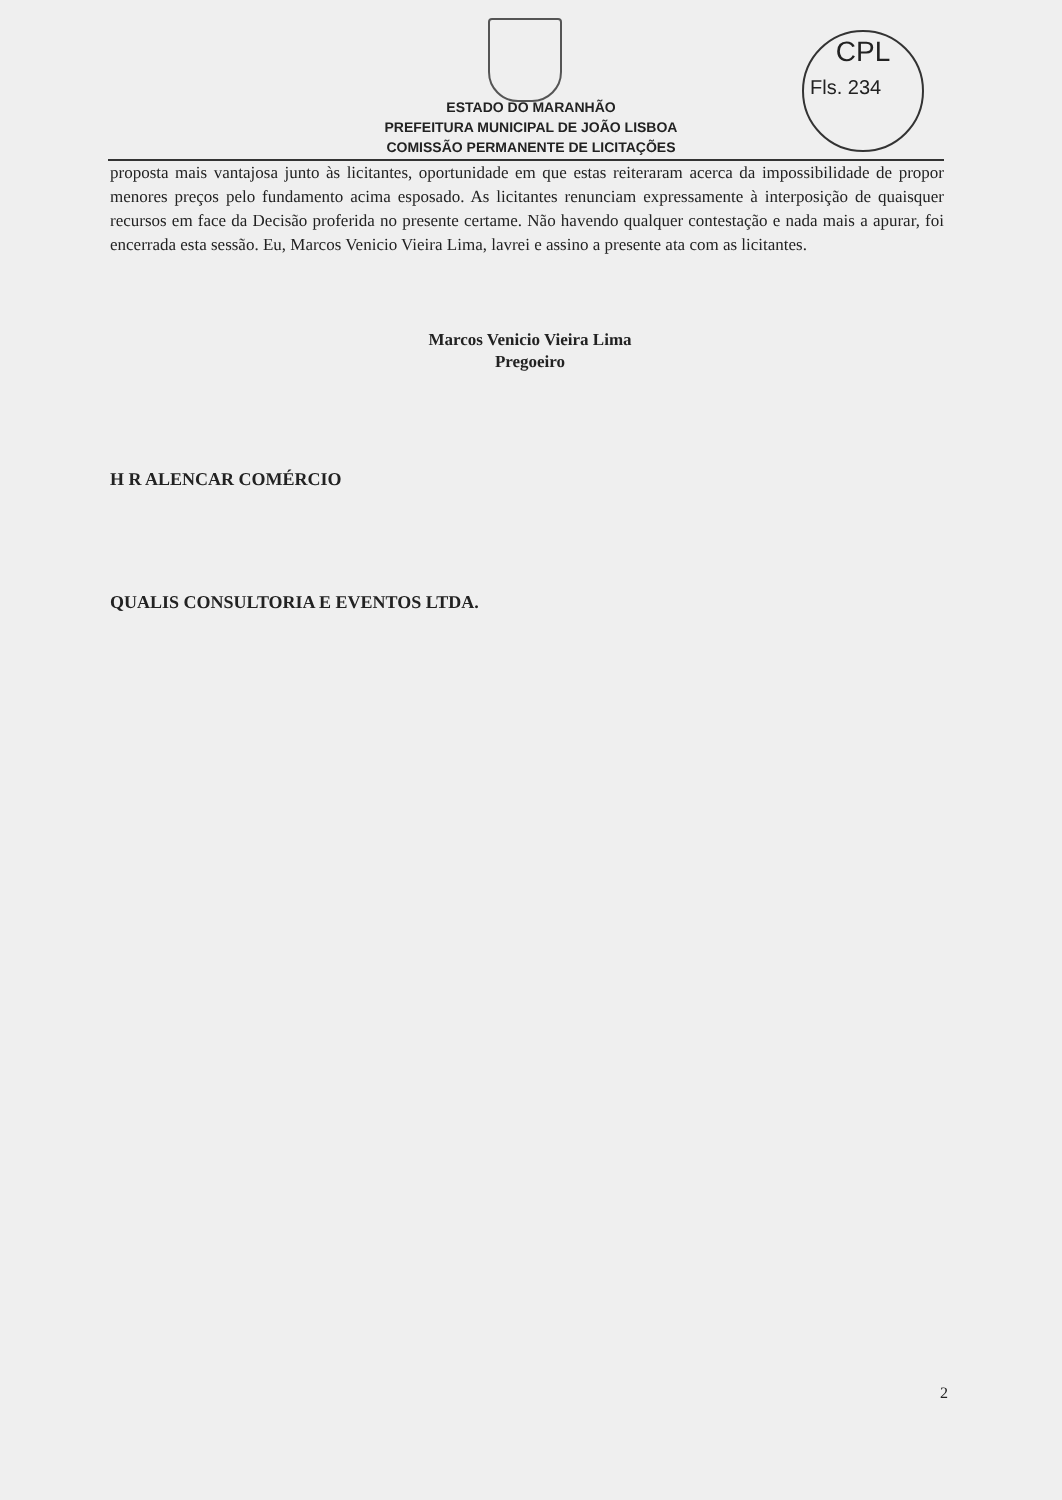CPL
Fls. 234
ESTADO DO MARANHÃO
PREFEITURA MUNICIPAL DE JOÃO LISBOA
COMISSÃO PERMANENTE DE LICITAÇÕES
proposta mais vantajosa junto às licitantes, oportunidade em que estas reiteraram acerca da impossibilidade de propor menores preços pelo fundamento acima esposado. As licitantes renunciam expressamente à interposição de quaisquer recursos em face da Decisão proferida no presente certame. Não havendo qualquer contestação e nada mais a apurar, foi encerrada esta sessão. Eu, Marcos Venicio Vieira Lima, lavrei e assino a presente ata com as licitantes.
Marcos Venicio Vieira Lima
Pregoeiro
H R ALENCAR COMÉRCIO
QUALIS CONSULTORIA E EVENTOS LTDA.
2